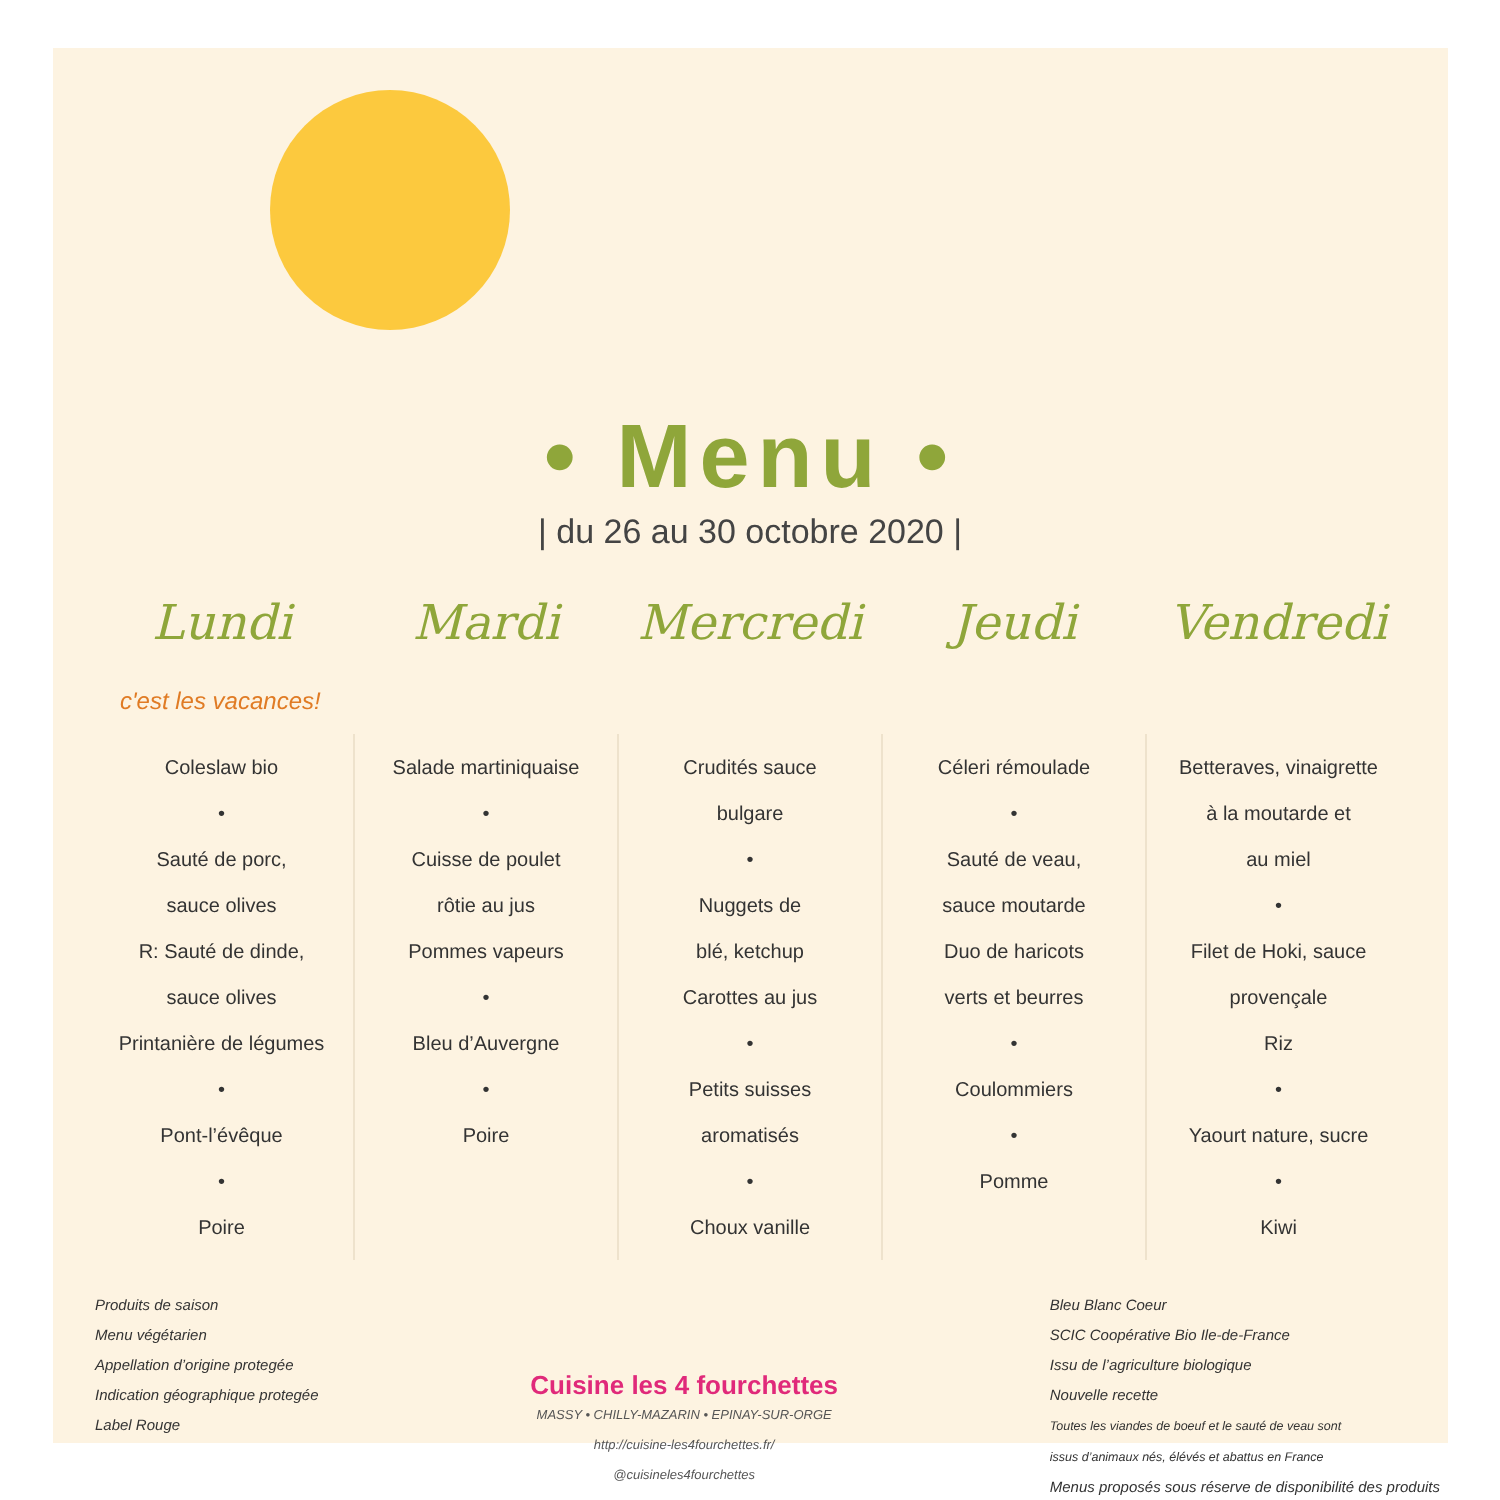• Menu •
| du 26 au 30 octobre 2020 |
| Lundi | Mardi | Mercredi | Jeudi | Vendredi |
| --- | --- | --- | --- | --- |
| c'est les vacances! | | | | |
| Coleslaw bio • Sauté de porc, sauce olives R: Sauté de dinde, sauce olives Printanière de légumes • Pont-l’évêque • Poire | Salade martiniquaise • Cuisse de poulet rôtie au jus Pommes vapeurs • Bleu d’Auvergne • Poire | Crudités sauce bulgare • Nuggets de blé, ketchup Carottes au jus • Petits suisses aromatisés • Choux vanille | Céleri rémoulade • Sauté de veau, sauce moutarde Duo de haricots verts et beurres • Coulommiers • Pomme | Betteraves, vinaigrette à la moutarde et au miel • Filet de Hoki, sauce provençale Riz • Yaourt nature, sucre • Kiwi |
Produits de saison
Menu végétarien
Appellation d’origine protegée
Indication géographique protegée
Label Rouge
Cuisine les 4 fourchettes
MASSY • CHILLY-MAZARIN • EPINAY-SUR-ORGE
http://cuisine-les4fourchettes.fr/
@cuisineles4fourchettes
Bleu Blanc Coeur
SCIC Coopérative Bio Ile-de-France
Issu de l’agriculture biologique
Nouvelle recette
Toutes les viandes de boeuf et le sauté de veau sont
issus d’animaux nés, élévés et abattus en France
Menus proposés sous réserve de disponibilité des produits